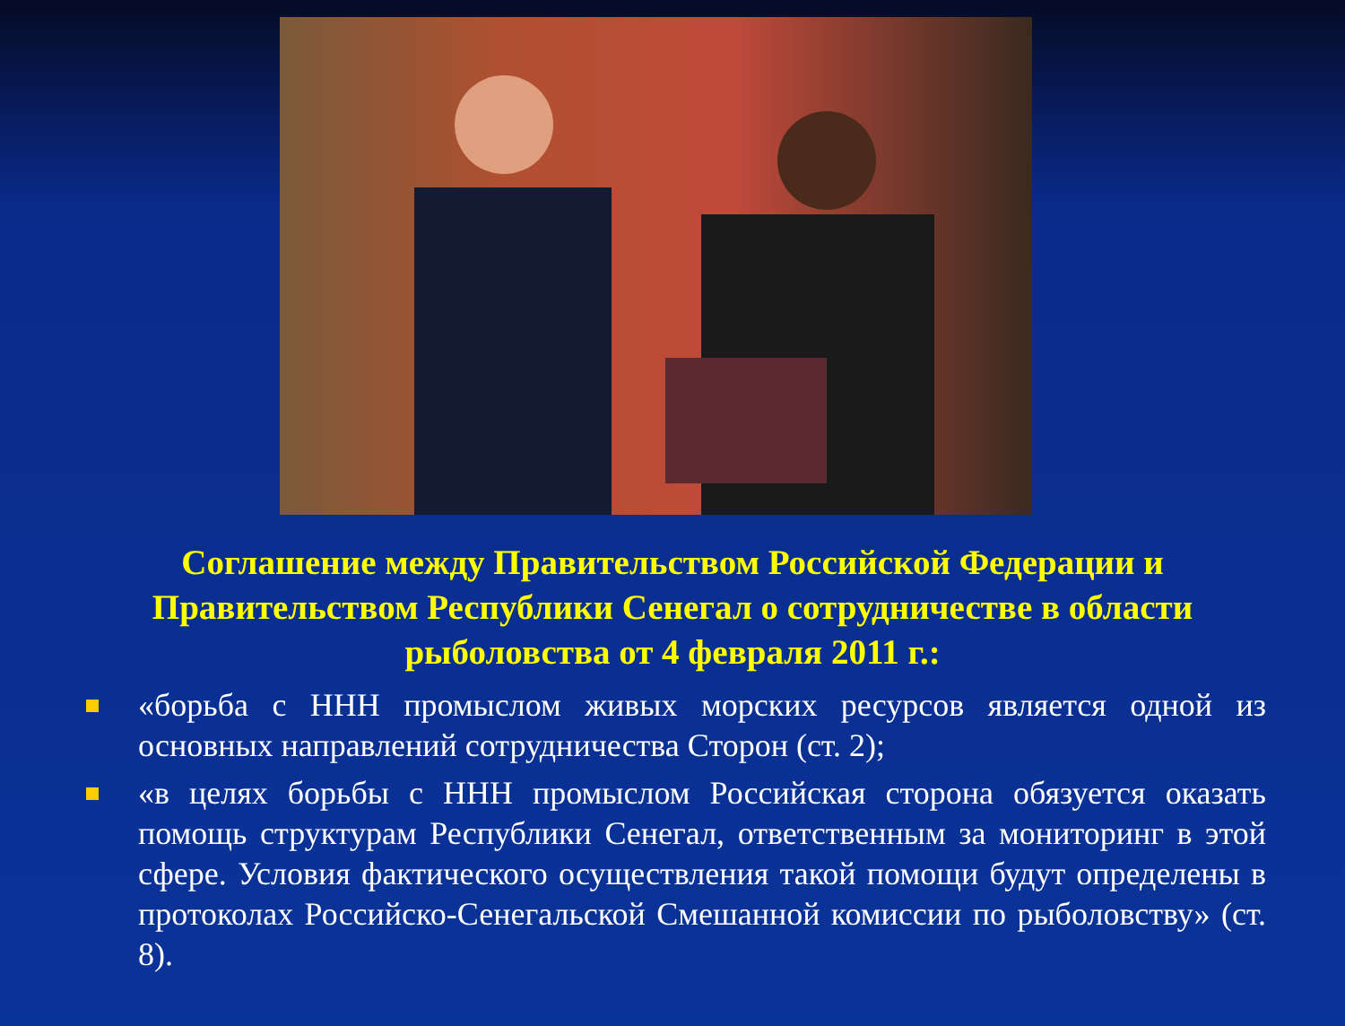Соглашение между Правительством Российской Федерации и Правительством Республики Сенегал о сотрудничестве в области рыболовства от 4 февраля 2011 г.:
«борьба с ННН промыслом живых морских ресурсов является одной из основных направлений сотрудничества Сторон (ст. 2);
«в целях борьбы с ННН промыслом Российская сторона обязуется оказать помощь структурам Республики Сенегал, ответственным за мониторинг в этой сфере. Условия фактического осуществления такой помощи будут определены в протоколах Российско-Сенегальской Смешанной комиссии по рыболовству» (ст. 8).